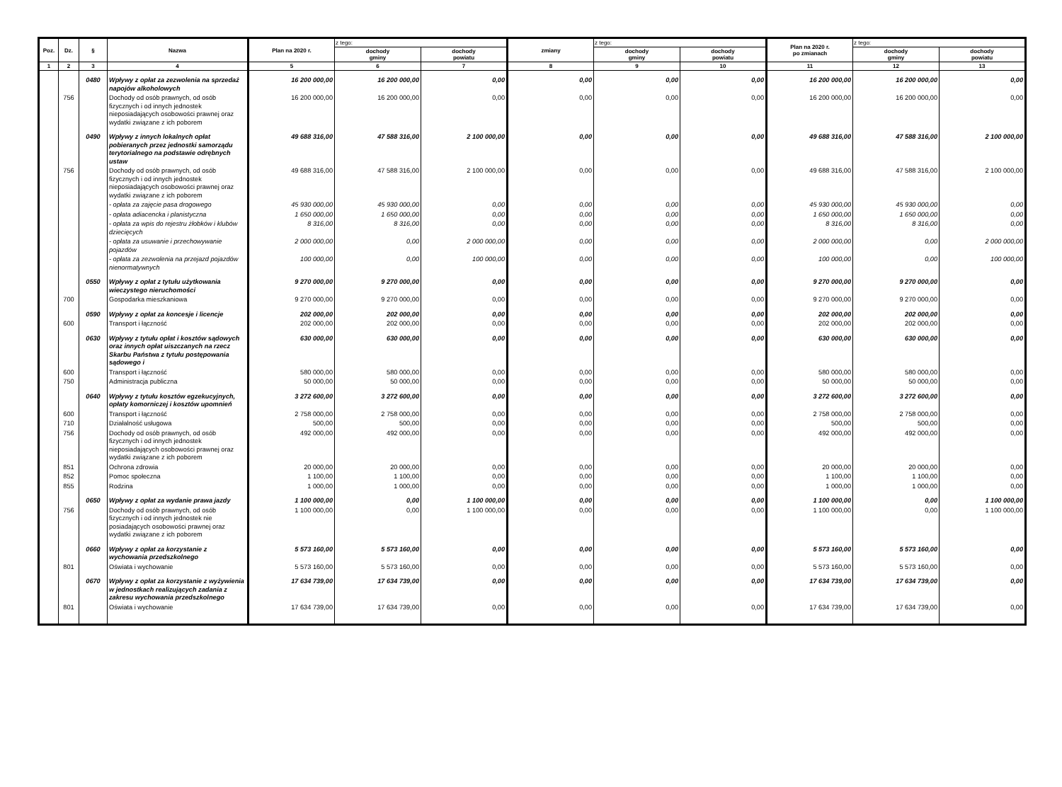| Poz. | Dz. | § | Nazwa | Plan na 2020 r. | z tego: | | zmiany | z tego: | | Plan na 2020 r. po zmianach | z tego: | |
| --- | --- | --- | --- | --- | --- | --- | --- | --- | --- | --- | --- | --- |
| | | | | | dochody gminy | dochody powiatu | | dochody gminy | dochody powiatu | | dochody gminy | dochody powiatu |
| 1 | 2 | 3 | 4 | 5 | 6 | 7 | 8 | 9 | 10 | 11 | 12 | 13 |
| | | 0480 | Wpływy z opłat za zezwolenia na sprzedaż napojów alkoholowych | 16 200 000,00 | 16 200 000,00 | 0,00 | 0,00 | 0,00 | 0,00 | 16 200 000,00 | 16 200 000,00 | 0,00 |
| | 756 | | Dochody od osób prawnych, od osób fizycznych i od innych jednostek nieposiadających osobowości prawnej oraz wydatki związane z ich poborem | 16 200 000,00 | 16 200 000,00 | 0,00 | 0,00 | 0,00 | 0,00 | 16 200 000,00 | 16 200 000,00 | 0,00 |
| | | 0490 | Wpływy z innych lokalnych opłat pobieranych przez jednostki samorządu terytorialnego na podstawie odrębnych ustaw | 49 688 316,00 | 47 588 316,00 | 2 100 000,00 | 0,00 | 0,00 | 0,00 | 49 688 316,00 | 47 588 316,00 | 2 100 000,00 |
| | 756 | | Dochody od osób prawnych, od osób fizycznych i od innych jednostek nieposiadających osobowości prawnej oraz wydatki związane z ich poborem | 49 688 316,00 | 47 588 316,00 | 2 100 000,00 | 0,00 | 0,00 | 0,00 | 49 688 316,00 | 47 588 316,00 | 2 100 000,00 |
| | | | - opłata za zajęcie pasa drogowego | 45 930 000,00 | 45 930 000,00 | 0,00 | 0,00 | 0,00 | 0,00 | 45 930 000,00 | 45 930 000,00 | 0,00 |
| | | | - opłata adiacencka i planistyczna | 1 650 000,00 | 1 650 000,00 | 0,00 | 0,00 | 0,00 | 0,00 | 1 650 000,00 | 1 650 000,00 | 0,00 |
| | | | - opłata za wpis do rejestru żłobków i klubów dziecięcych | 8 316,00 | 8 316,00 | 0,00 | 0,00 | 0,00 | 0,00 | 8 316,00 | 8 316,00 | 0,00 |
| | | | - opłata za usuwanie i przechowywanie pojazdów | 2 000 000,00 | 0,00 | 2 000 000,00 | 0,00 | 0,00 | 0,00 | 2 000 000,00 | 0,00 | 2 000 000,00 |
| | | | - opłata za zezwolenia na przejazd pojazdów nienormatywnych | 100 000,00 | 0,00 | 100 000,00 | 0,00 | 0,00 | 0,00 | 100 000,00 | 0,00 | 100 000,00 |
| | | 0550 | Wpływy z opłat z tytułu użytkowania wieczystego nieruchomości | 9 270 000,00 | 9 270 000,00 | 0,00 | 0,00 | 0,00 | 0,00 | 9 270 000,00 | 9 270 000,00 | 0,00 |
| | 700 | | Gospodarka mieszkaniowa | 9 270 000,00 | 9 270 000,00 | 0,00 | 0,00 | 0,00 | 0,00 | 9 270 000,00 | 9 270 000,00 | 0,00 |
| | | 0590 | Wpływy z opłat za koncesje i licencje | 202 000,00 | 202 000,00 | 0,00 | 0,00 | 0,00 | 0,00 | 202 000,00 | 202 000,00 | 0,00 |
| | 600 | | Transport i łączność | 202 000,00 | 202 000,00 | 0,00 | 0,00 | 0,00 | 0,00 | 202 000,00 | 202 000,00 | 0,00 |
| | | 0630 | Wpływy z tytułu opłat i kosztów sądowych oraz innych opłat uiszczanych na rzecz Skarbu Państwa z tytułu postępowania sądowego i | 630 000,00 | 630 000,00 | 0,00 | 0,00 | 0,00 | 0,00 | 630 000,00 | 630 000,00 | 0,00 |
| | 600 | | Transport i łączność | 580 000,00 | 580 000,00 | 0,00 | 0,00 | 0,00 | 0,00 | 580 000,00 | 580 000,00 | 0,00 |
| | 750 | | Administracja publiczna | 50 000,00 | 50 000,00 | 0,00 | 0,00 | 0,00 | 0,00 | 50 000,00 | 50 000,00 | 0,00 |
| | | 0640 | Wpływy z tytułu kosztów egzekucyjnych, opłaty komorniczej i kosztów upomnień | 3 272 600,00 | 3 272 600,00 | 0,00 | 0,00 | 0,00 | 0,00 | 3 272 600,00 | 3 272 600,00 | 0,00 |
| | 600 | | Transport i łączność | 2 758 000,00 | 2 758 000,00 | 0,00 | 0,00 | 0,00 | 0,00 | 2 758 000,00 | 2 758 000,00 | 0,00 |
| | 710 | | Działalność usługowa | 500,00 | 500,00 | 0,00 | 0,00 | 0,00 | 0,00 | 500,00 | 500,00 | 0,00 |
| | 756 | | Dochody od osób prawnych, od osób fizycznych i od innych jednostek nieposiadających osobowości prawnej oraz wydatki związane z ich poborem | 492 000,00 | 492 000,00 | 0,00 | 0,00 | 0,00 | 0,00 | 492 000,00 | 492 000,00 | 0,00 |
| | 851 | | Ochrona zdrowia | 20 000,00 | 20 000,00 | 0,00 | 0,00 | 0,00 | 0,00 | 20 000,00 | 20 000,00 | 0,00 |
| | 852 | | Pomoc społeczna | 1 100,00 | 1 100,00 | 0,00 | 0,00 | 0,00 | 0,00 | 1 100,00 | 1 100,00 | 0,00 |
| | 855 | | Rodzina | 1 000,00 | 1 000,00 | 0,00 | 0,00 | 0,00 | 0,00 | 1 000,00 | 1 000,00 | 0,00 |
| | | 0650 | Wpływy z opłat za wydanie prawa jazdy | 1 100 000,00 | 0,00 | 1 100 000,00 | 0,00 | 0,00 | 0,00 | 1 100 000,00 | 0,00 | 1 100 000,00 |
| | 756 | | Dochody od osób prawnych, od osób fizycznych i od innych jednostek nie posiadających osobowości prawnej oraz wydatki związane z ich poborem | 1 100 000,00 | 0,00 | 1 100 000,00 | 0,00 | 0,00 | 0,00 | 1 100 000,00 | 0,00 | 1 100 000,00 |
| | | 0660 | Wpływy z opłat za korzystanie z wychowania przedszkolnego | 5 573 160,00 | 5 573 160,00 | 0,00 | 0,00 | 0,00 | 0,00 | 5 573 160,00 | 5 573 160,00 | 0,00 |
| | 801 | | Oświata i wychowanie | 5 573 160,00 | 5 573 160,00 | 0,00 | 0,00 | 0,00 | 0,00 | 5 573 160,00 | 5 573 160,00 | 0,00 |
| | | 0670 | Wpływy z opłat za korzystanie z wyżywienia w jednostkach realizujących zadania z zakresu wychowania przedszkolnego | 17 634 739,00 | 17 634 739,00 | 0,00 | 0,00 | 0,00 | 0,00 | 17 634 739,00 | 17 634 739,00 | 0,00 |
| | 801 | | Oświata i wychowanie | 17 634 739,00 | 17 634 739,00 | 0,00 | 0,00 | 0,00 | 0,00 | 17 634 739,00 | 17 634 739,00 | 0,00 |